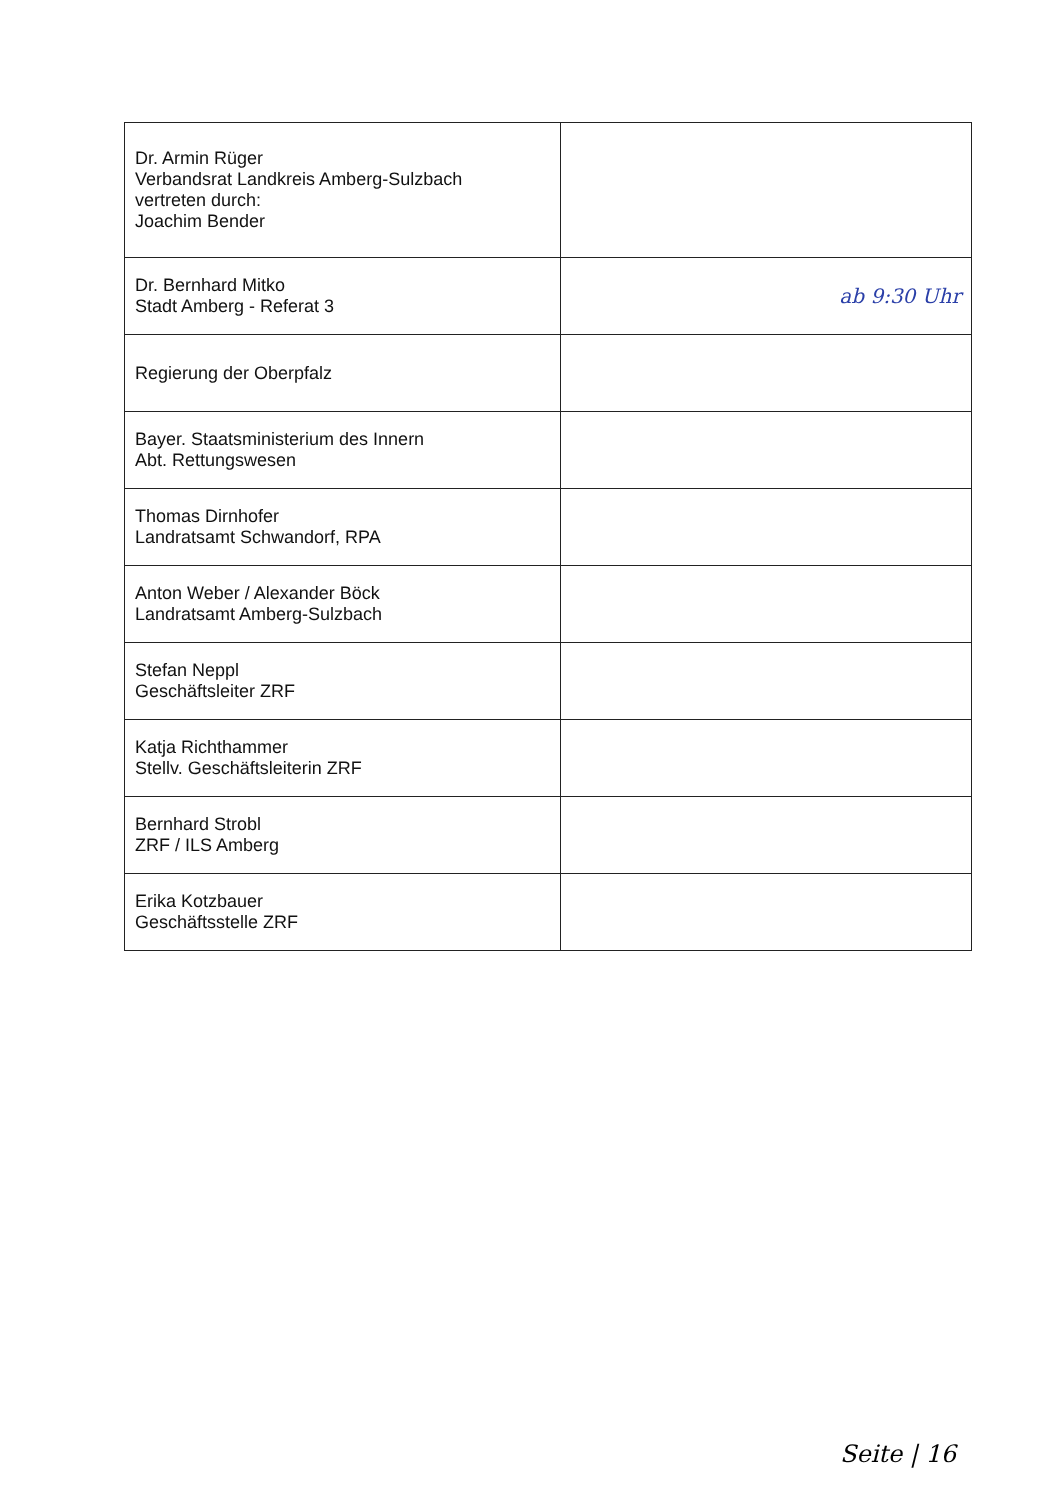| Dr. Armin Rüger Verbandsrat Landkreis Amberg-Sulzbach vertreten durch: Joachim Bender | |
| Dr. Bernhard Mitko Stadt Amberg - Referat 3 | ab 9:30 Uhr |
| Regierung der Oberpfalz | |
| Bayer. Staatsministerium des Innern Abt. Rettungswesen | |
| Thomas Dirnhofer Landratsamt Schwandorf, RPA | |
| Anton Weber / Alexander Böck Landratsamt Amberg-Sulzbach | |
| Stefan Neppl Geschäftsleiter ZRF | |
| Katja Richthammer Stellv. Geschäftsleiterin ZRF | |
| Bernhard Strobl ZRF / ILS Amberg | |
| Erika Kotzbauer Geschäftsstelle ZRF | |
Seite | 16